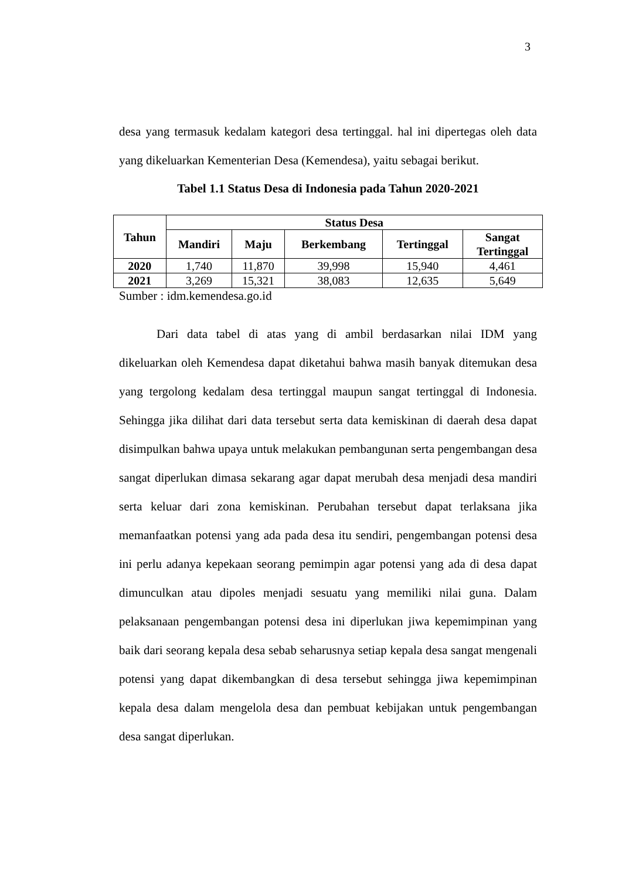3
desa yang termasuk kedalam kategori desa tertinggal. hal ini dipertegas oleh data yang dikeluarkan Kementerian Desa (Kemendesa), yaitu sebagai berikut.
Tabel 1.1 Status Desa di Indonesia pada Tahun 2020-2021
| Tahun | Status Desa | | | | |
| --- | --- | --- | --- | --- | --- |
| | Mandiri | Maju | Berkembang | Tertinggal | Sangat Tertinggal |
| 2020 | 1,740 | 11,870 | 39,998 | 15,940 | 4,461 |
| 2021 | 3,269 | 15,321 | 38,083 | 12,635 | 5,649 |
Sumber : idm.kemendesa.go.id
Dari data tabel di atas yang di ambil berdasarkan nilai IDM yang dikeluarkan oleh Kemendesa dapat diketahui bahwa masih banyak ditemukan desa yang tergolong kedalam desa tertinggal maupun sangat tertinggal di Indonesia. Sehingga jika dilihat dari data tersebut serta data kemiskinan di daerah desa dapat disimpulkan bahwa upaya untuk melakukan pembangunan serta pengembangan desa sangat diperlukan dimasa sekarang agar dapat merubah desa menjadi desa mandiri serta keluar dari zona kemiskinan. Perubahan tersebut dapat terlaksana jika memanfaatkan potensi yang ada pada desa itu sendiri, pengembangan potensi desa ini perlu adanya kepekaan seorang pemimpin agar potensi yang ada di desa dapat dimunculkan atau dipoles menjadi sesuatu yang memiliki nilai guna. Dalam pelaksanaan pengembangan potensi desa ini diperlukan jiwa kepemimpinan yang baik dari seorang kepala desa sebab seharusnya setiap kepala desa sangat mengenali potensi yang dapat dikembangkan di desa tersebut sehingga jiwa kepemimpinan kepala desa dalam mengelola desa dan pembuat kebijakan untuk pengembangan desa sangat diperlukan.